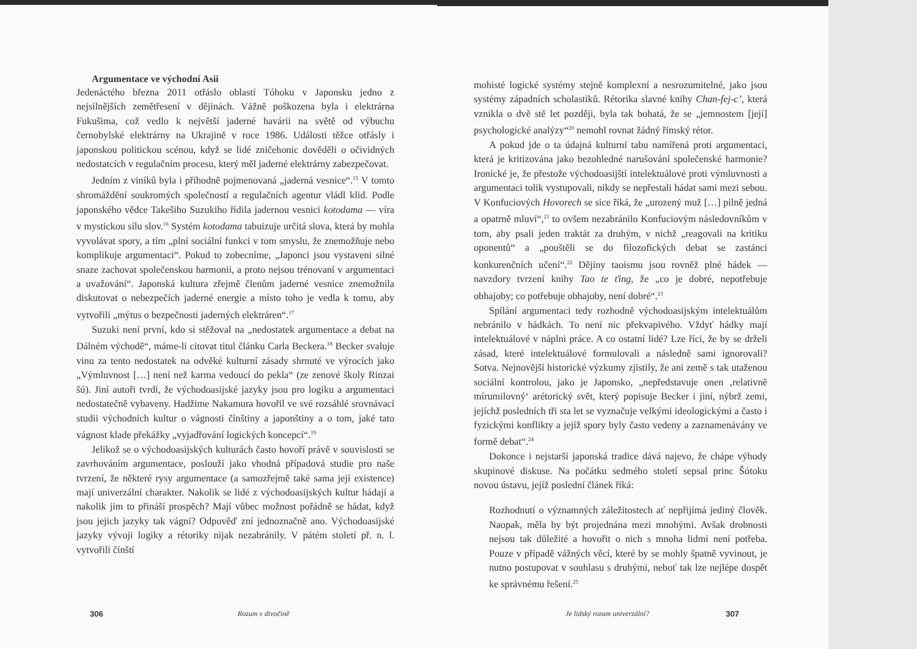Argumentace ve východní Asii
Jedenáctého března 2011 otřáslo oblastí Tóhoku v Japonsku jedno z nejsilnějších zemětřesení v dějinách. Vážně poškozena byla i elektrárna Fukušima, což vedlo k největší jaderné havárii na světě od výbuchu černobylské elektrárny na Ukrajině v roce 1986. Události těžce otřásly i japonskou politickou scénou, když se lidé zničehonic dověděli o očividných nedostatcích v regulačním procesu, který měl jaderné elektrárny zabezpečovat.
Jedním z viníků byla i příhodně pojmenovaná „jaderná vesnice“.<sup>15</sup> V tomto shromáždění soukromých společností a regulačních agentur vládl klid. Podle japonského vědce Takešiho Suzukiho řídila jadernou vesnici kotodama — víra v mystickou sílu slov.<sup>16</sup> Systém kotodama tabuizuje určitá slova, která by mohla vyvolávat spory, a tím „plní sociální funkci v tom smyslu, že znemožňuje nebo komplikuje argumentaci“. Pokud to zobecníme, „Japonci jsou vystaveni silné snaze zachovat společenskou harmonii, a proto nejsou trénovaní v argumentaci a uvažování“. Japonská kultura zřejmě členům jaderné vesnice znemožnila diskutovat o nebezpečích jaderné energie a místo toho je vedla k tomu, aby vytvořili „mýtus o bezpečnosti jaderných elektráren“.<sup>17</sup>
Suzuki není první, kdo si stěžoval na „nedostatek argumentace a debat na Dálném východě“, máme-li citovat titul článku Carla Beckera.<sup>18</sup> Becker svaluje vinu za tento nedostatek na odvěké kulturní zásady shrnuté ve výrocích jako „Výmluvnost […] není než karma vedoucí do pekla“ (ze zenové školy Rinzai šú). Jiní autoři tvrdí, že východoasijské jazyky jsou pro logiku a argumentaci nedostatečně vybaveny. Hadžime Nakamura hovořil ve své rozsáhlé srovnávací studii východních kultur o vágnosti čínštiny a japonštiny a o tom, jaké tato vágnost klade překážky „vyjadřování logických koncepcí“.<sup>19</sup>
Jelikož se o východoasijských kulturách často hovoří právě v souvislosti se zavrhováním argumentace, poslouží jako vhodná případová studie pro naše tvrzení, že některé rysy argumentace (a samozřejmě také sama její existence) mají univerzální charakter. Nakolik se lidé z východoasijských kultur hádají a nakolik jim to přináší prospěch? Mají vůbec možnost pořádně se hádat, když jsou jejich jazyky tak vágní? Odpověď zní jednoznačně ano. Východoasijské jazyky vývoji logiky a rétoriky nijak nezabránily. V pátém století př. n. l. vytvořili čínští
306 Rozum v divočině
mohisté logické systémy stejně komplexní a nesrozumitelné, jako jsou systémy západních scholastiků. Rétorika slavné knihy Chan-fej-c’, která vznikla o dvě stě let později, byla tak bohatá, že se „jemnostem [její] psychologické analýzy“<sup>20</sup> nemohl rovnat žádný římský rétor.
A pokud jde o ta údajná kulturní tabu namířená proti argumentaci, která je kritizována jako bezohledné narušování společenské harmonie? Ironické je, že přestože východoasijští intelektuálové proti výmluvnosti a argumentaci tolik vystupovali, nikdy se nepřestali hádat sami mezi sebou. V Konfuciových Hovorech se sice říká, že „urozený muž […] pilně jedná a opatrně mluví“,<sup>21</sup> to ovšem nezabránilo Konfuciovým následovníkům v tom, aby psali jeden traktát za druhým, v nichž „reagovali na kritiku oponentů“ a „pouštěli se do filozofických debat se zastánci konkurenčních učení“.<sup>22</sup> Dějiny taoismu jsou rovněž plné hádek — navzdory tvrzení knihy Tao te ťing, že „co je dobré, nepotřebuje obhajoby; co potřebuje obhajoby, není dobré“.<sup>23</sup>
Spílání argumentaci tedy rozhodně východoasijským intelektuálům nebránilo v hádkách. To není nic překvapivého. Vždyť hádky mají intelektuálové v náplni práce. A co ostatní lidé? Lze říci, že by se drželi zásad, které intelektuálové formulovali a následně sami ignorovali? Sotva. Nejnovější historické výzkumy zjistily, že ani země s tak utaženou sociální kontrolou, jako je Japonsko, „nepředstavuje onen ‚relativně mírumilovný‘ arétorický svět, který popisuje Becker i jiní, nýbrž zemi, jejíchž posledních tři sta let se vyznačuje velkými ideologickými a často i fyzickými konflikty a jejíž spory byly často vedeny a zaznamenávány ve formě debat“.<sup>24</sup>
Dokonce i nejstarší japonská tradice dává najevo, že chápe výhody skupinové diskuse. Na počátku sedmého století sepsal princ Šótoku novou ústavu, jejíž poslední článek říká:
Rozhodnutí o významných záležitostech ať nepřijímá jediný člověk. Naopak, měla by být projednána mezi mnohými. Avšak drobnosti nejsou tak důležité a hovořit o nich s mnoha lidmi není potřeba. Pouze v případě vážných věcí, které by se mohly špatně vyvinout, je nutno postupovat v souhlasu s druhými, neboť tak lze nejlépe dospět ke správnému řešení.<sup>25</sup>
Je lidský rozum univerzální? 307